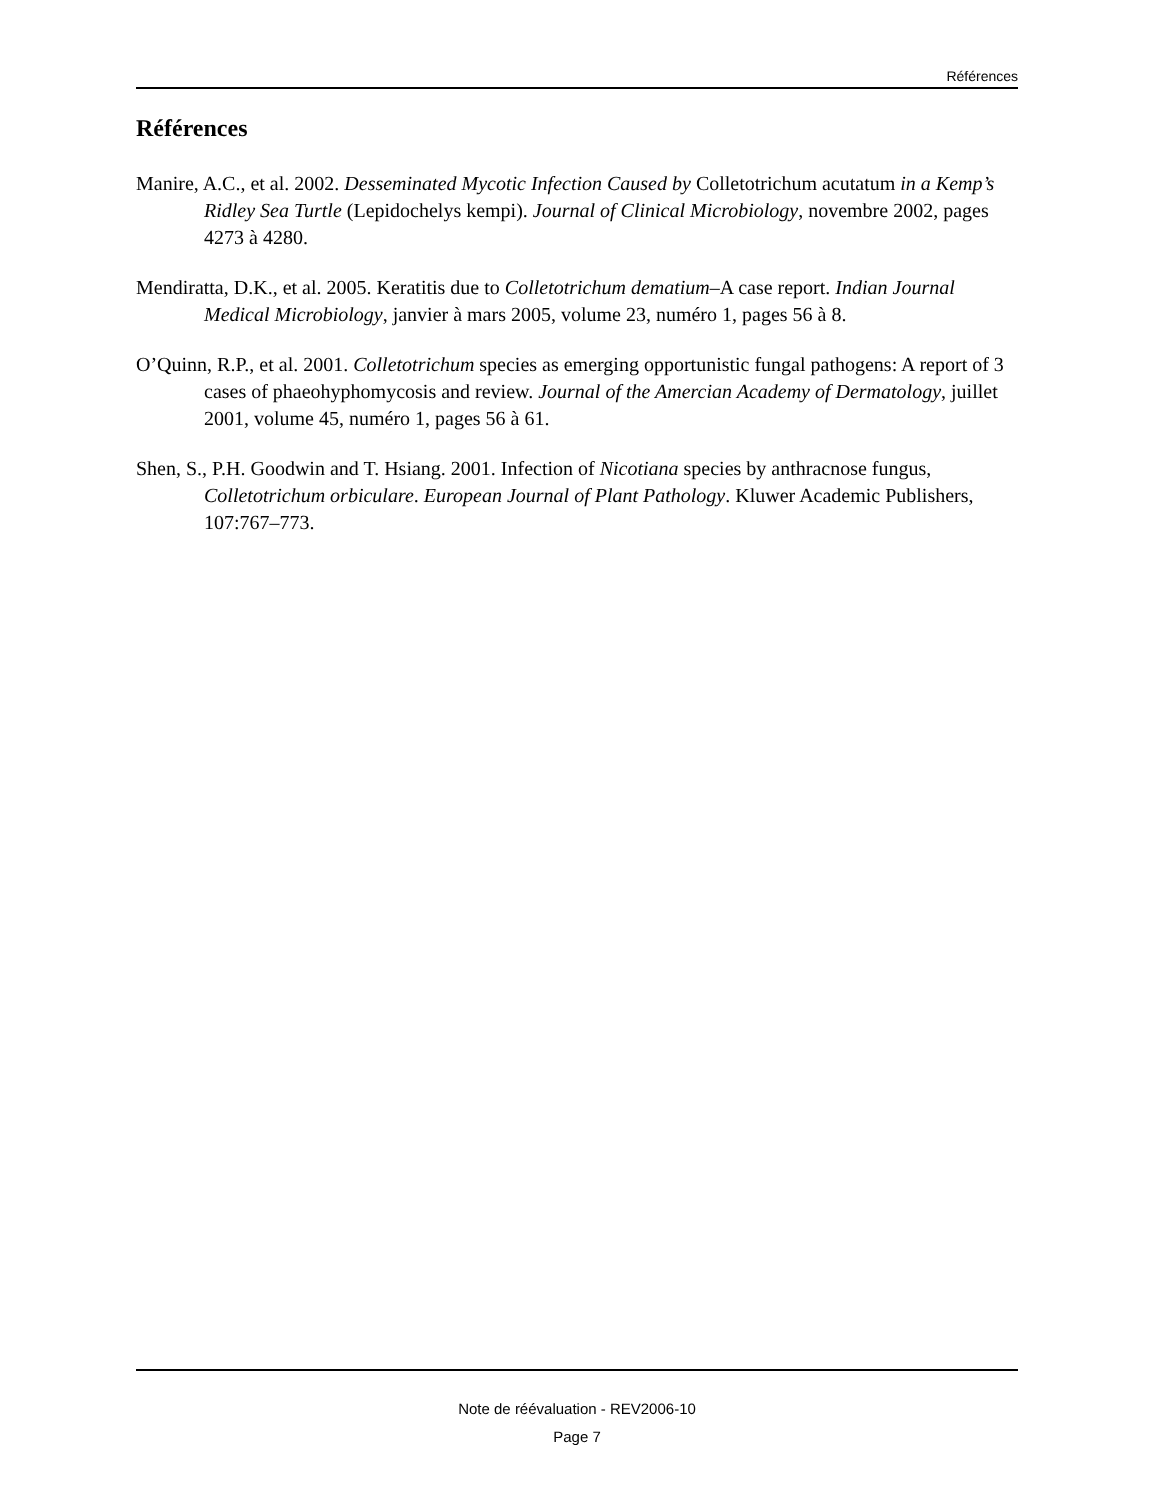Références
Références
Manire, A.C., et al. 2002. Desseminated Mycotic Infection Caused by Colletotrichum acutatum in a Kemp’s Ridley Sea Turtle (Lepidochelys kempi). Journal of Clinical Microbiology, novembre 2002, pages 4273 à 4280.
Mendiratta, D.K., et al. 2005. Keratitis due to Colletotrichum dematium–A case report. Indian Journal Medical Microbiology, janvier à mars 2005, volume 23, numéro 1, pages 56 à 8.
O’Quinn, R.P., et al. 2001. Colletotrichum species as emerging opportunistic fungal pathogens: A report of 3 cases of phaeohyphomycosis and review. Journal of the Amercian Academy of Dermatology, juillet 2001, volume 45, numéro 1, pages 56 à 61.
Shen, S., P.H. Goodwin and T. Hsiang. 2001. Infection of Nicotiana species by anthracnose fungus, Colletotrichum orbiculare. European Journal of Plant Pathology. Kluwer Academic Publishers, 107:767–773.
Note de réévaluation - REV2006-10
Page 7